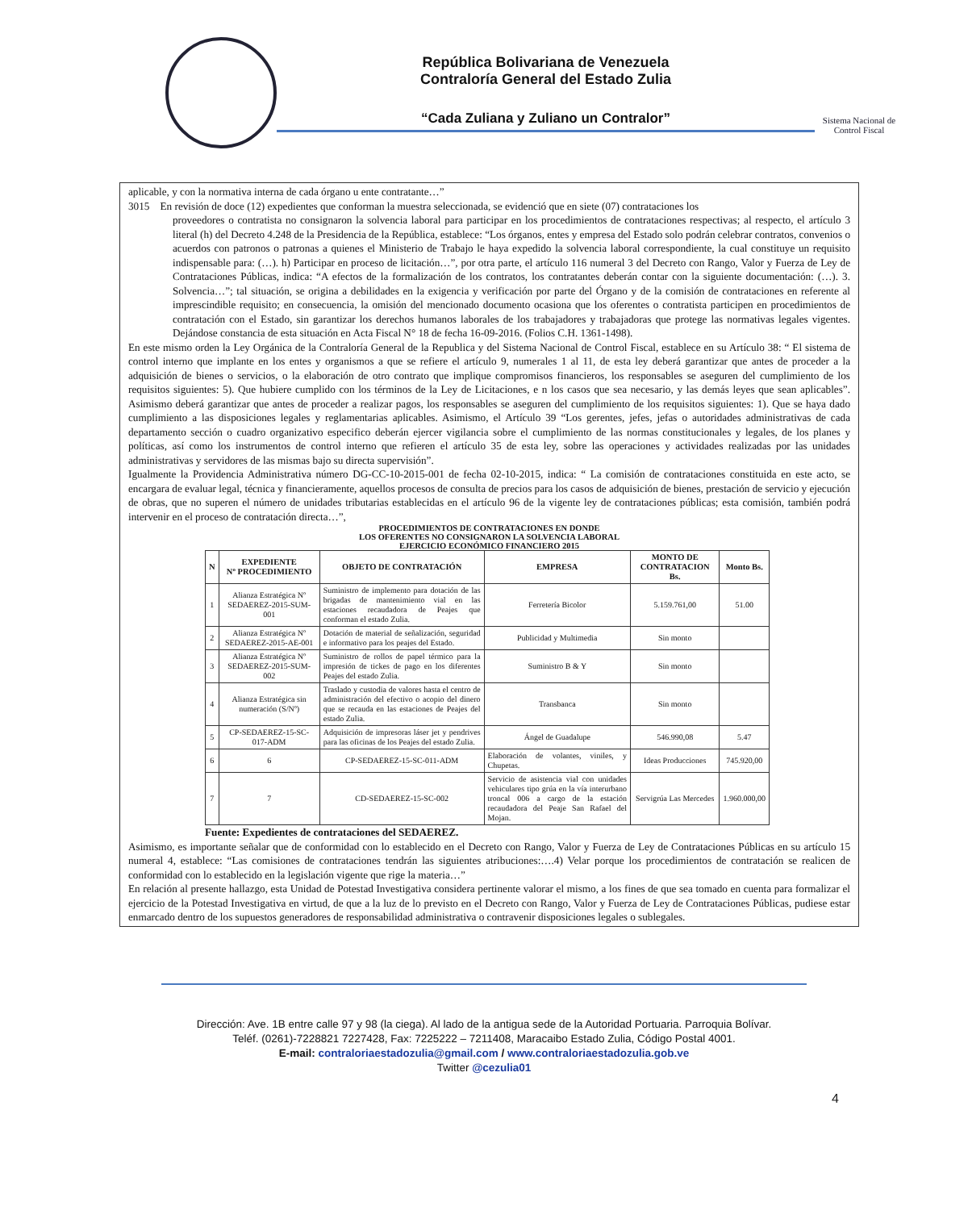República Bolivariana de Venezuela
Contraloría General del Estado Zulia
“Cada Zuliana y Zuliano un Contralor”
Sistema Nacional de Control Fiscal
aplicable, y con la normativa interna de cada órgano u ente contratante…”
3015 En revisión de doce (12) expedientes que conforman la muestra seleccionada, se evidenció que en siete (07) contrataciones los
proveedores o contratista no consignaron la solvencia laboral para participar en los procedimientos de contrataciones respectivas; al respecto, el artículo 3 literal (h) del Decreto 4.248 de la Presidencia de la República, establece: “Los órganos, entes y empresa del Estado solo podrán celebrar contratos, convenios o acuerdos con patronos o patronas a quienes el Ministerio de Trabajo le haya expedido la solvencia laboral correspondiente, la cual constituye un requisito indispensable para: (…). h) Participar en proceso de licitación…”, por otra parte, el artículo 116 numeral 3 del Decreto con Rango, Valor y Fuerza de Ley de Contrataciones Públicas, indica: “A efectos de la formalización de los contratos, los contratantes deberán contar con la siguiente documentación: (…). 3. Solvencia…”; tal situación, se origina a debilidades en la exigencia y verificación por parte del Órgano y de la comisión de contrataciones en referente al imprescindible requisito; en consecuencia, la omisión del mencionado documento ocasiona que los oferentes o contratista participen en procedimientos de contratación con el Estado, sin garantizar los derechos humanos laborales de los trabajadores y trabajadoras que protege las normativas legales vigentes. Dejándose constancia de esta situación en Acta Fiscal N° 18 de fecha 16-09-2016. (Folios C.H. 1361-1498).
En este mismo orden la Ley Orgánica de la Contraloría General de la Republica y del Sistema Nacional de Control Fiscal, establece en su Artículo 38: “ El sistema de control interno que implante en los entes y organismos a que se refiere el artículo 9, numerales 1 al 11, de esta ley deberá garantizar que antes de proceder a la adquisición de bienes o servicios, o la elaboración de otro contrato que implique compromisos financieros, los responsables se aseguren del cumplimiento de los requisitos siguientes: 5). Que hubiere cumplido con los términos de la Ley de Licitaciones, e n los casos que sea necesario, y las demás leyes que sean aplicables”. Asimismo deberá garantizar que antes de proceder a realizar pagos, los responsables se aseguren del cumplimiento de los requisitos siguientes: 1). Que se haya dado cumplimiento a las disposiciones legales y reglamentarias aplicables. Asimismo, el Artículo 39 “Los gerentes, jefes, jefas o autoridades administrativas de cada departamento sección o cuadro organizativo especifico deberán ejercer vigilancia sobre el cumplimiento de las normas constitucionales y legales, de los planes y políticas, así como los instrumentos de control interno que refieren el artículo 35 de esta ley, sobre las operaciones y actividades realizadas por las unidades administrativas y servidores de las mismas bajo su directa supervisión”.
Igualmente la Providencia Administrativa número DG-CC-10-2015-001 de fecha 02-10-2015, indica: “ La comisión de contrataciones constituida en este acto, se encargara de evaluar legal, técnica y financieramente, aquellos procesos de consulta de precios para los casos de adquisición de bienes, prestación de servicio y ejecución de obras, que no superen el número de unidades tributarias establecidas en el artículo 96 de la vigente ley de contrataciones públicas; esta comisión, también podrá intervenir en el proceso de contratación directa…”,
PROCEDIMIENTOS DE CONTRATACIONES EN DONDE
LOS OFERENTES NO CONSIGNARON LA SOLVENCIA LABORAL
EJERCICIO ECONÓMICO FINANCIERO 2015
| N | EXPEDIENTE Nº PROCEDIMIENTO | OBJETO DE CONTRATACIÓN | EMPRESA | MONTO DE CONTRATACION Bs. | Monto Bs. |
| --- | --- | --- | --- | --- | --- |
| 1 | Alianza Estratégica Nº SEDAEREZ-2015-SUM-001 | Suministro de implemento para dotación de las brigadas de mantenimiento vial en las estaciones recaudadora de Peajes que conforman el estado Zulia. | Ferretería Bicolor | 5.159.761,00 | 51.00 |
| 2 | Alianza Estratégica Nº SEDAEREZ-2015-AE-001 | Dotación de material de señalización, seguridad e informativo para los peajes del Estado. | Publicidad y Multimedia | Sin monto | |
| 3 | Alianza Estratégica Nº SEDAEREZ-2015-SUM-002 | Suministro de rollos de papel térmico para la impresión de tickes de pago en los diferentes Peajes del estado Zulia. | Suministro B & Y | Sin monto | |
| 4 | Alianza Estratégica sin numeración (S/Nº) | Traslado y custodia de valores hasta el centro de administración del efectivo o acopio del dinero que se recauda en las estaciones de Peajes del estado Zulia. | Transbanca | Sin monto | |
| 5 | CP-SEDAEREZ-15-SC-017-ADM | Adquisición de impresoras láser jet y pendrives para las oficinas de los Peajes del estado Zulia. | Ángel de Guadalupe | 546.990,08 | 5.47 |
| 6 | 6 | CP-SEDAEREZ-15-SC-011-ADM | Elaboración de volantes, viniles, y Chupetas. | Ideas Producciones | 745.920,00 |
| 7 | 7 | CD-SEDAEREZ-15-SC-002 | Servicio de asistencia vial con unidades vehiculares tipo grúa en la vía interurbano troncal 006 a cargo de la estación recaudadora del Peaje San Rafael del Mojan. | Servigrúa Las Mercedes | 1.960.000,00 |
Fuente: Expedientes de contrataciones del SEDAEREZ.
Asimismo, es importante señalar que de conformidad con lo establecido en el Decreto con Rango, Valor y Fuerza de Ley de Contrataciones Públicas en su artículo 15 numeral 4, establece: “Las comisiones de contrataciones tendrán las siguientes atribuciones:….4) Velar porque los procedimientos de contratación se realicen de conformidad con lo establecido en la legislación vigente que rige la materia…”
En relación al presente hallazgo, esta Unidad de Potestad Investigativa considera pertinente valorar el mismo, a los fines de que sea tomado en cuenta para formalizar el ejercicio de la Potestad Investigativa en virtud, de que a la luz de lo previsto en el Decreto con Rango, Valor y Fuerza de Ley de Contrataciones Públicas, pudiese estar enmarcado dentro de los supuestos generadores de responsabilidad administrativa o contravenir disposiciones legales o sublegales.
Dirección: Ave. 1B entre calle 97 y 98 (la ciega). Al lado de la antigua sede de la Autoridad Portuaria. Parroquia Bolívar.
Teléf. (0261)-7228821 7227428, Fax: 7225222 – 7211408, Maracaibo Estado Zulia, Código Postal 4001.
E-mail: contraloriaestadozulia@gmail.com / www.contraloriaestadozulia.gob.ve
Twitter @cezulia01
4